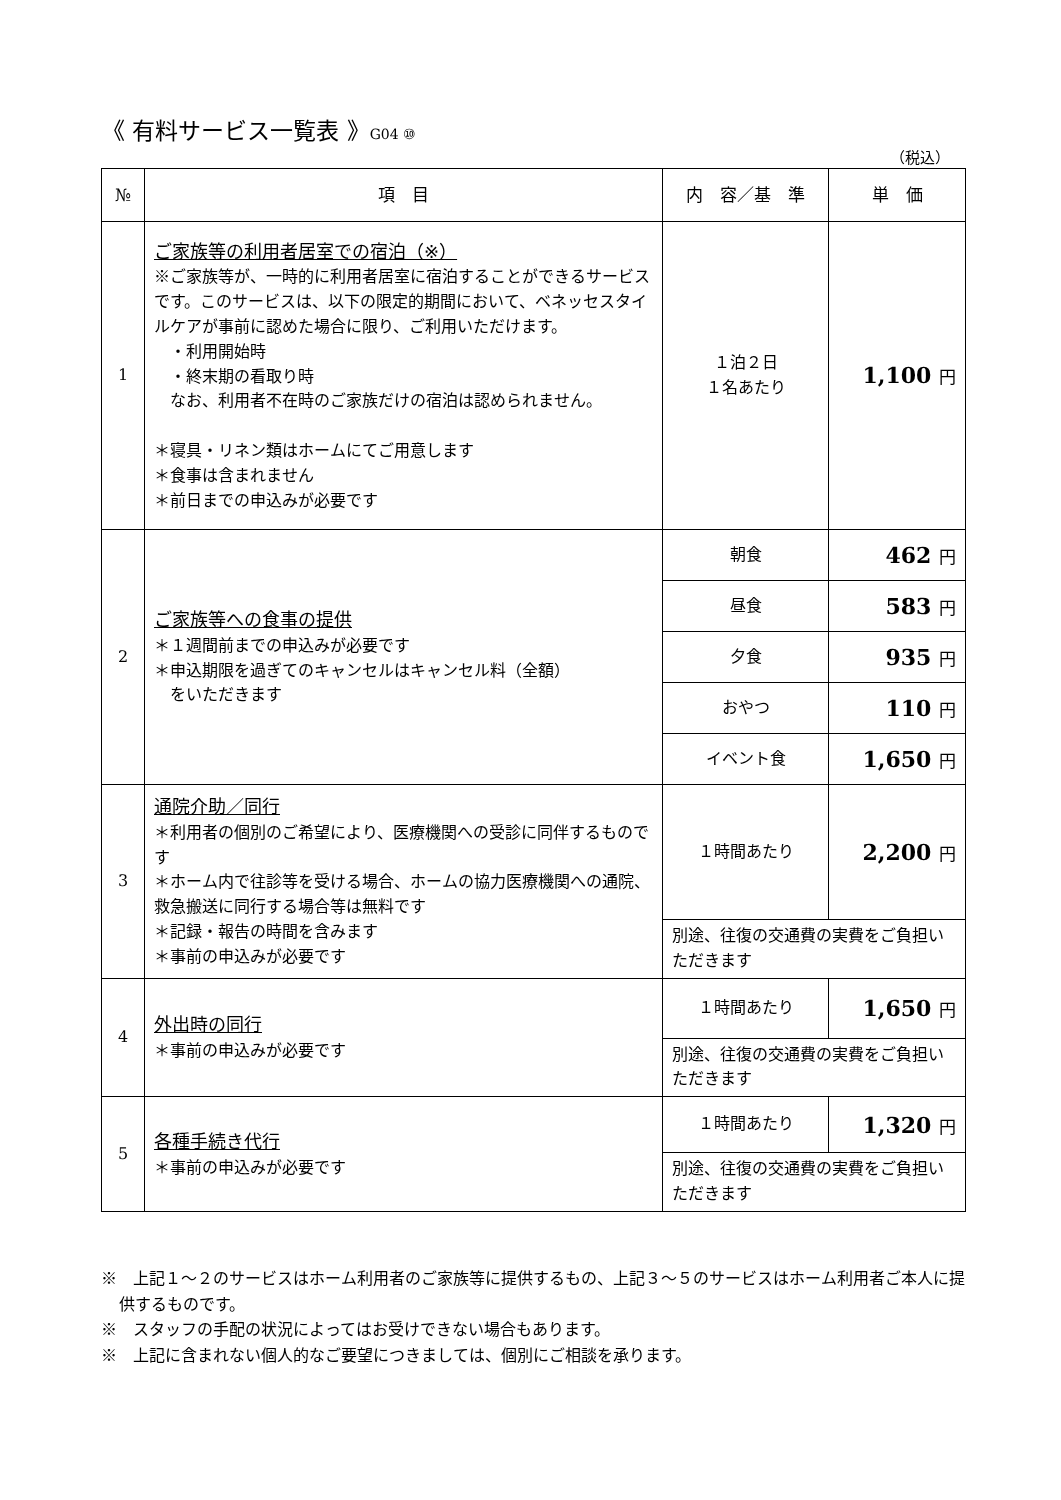《 有料サービス一覧表 》G04 ⑩
（税込）
| № | 項 目 | 内 容／基 準 | 単 価 |
| --- | --- | --- | --- |
| 1 | ご家族等の利用者居室での宿泊（※） ※ご家族等が、一時的に利用者居室に宿泊することができるサービスです。このサービスは、以下の限定的期間において、ベネッセスタイルケアが事前に認めた場合に限り、ご利用いただけます。 ・利用開始時 ・終末期の看取り時 なお、利用者不在時のご家族だけの宿泊は認められません。 ＊寝具・リネン類はホームにてご用意します ＊食事は含まれません ＊前日までの申込みが必要です | １泊２日 １名あたり | 1,100 円 |
| 2 | ご家族等への食事の提供 ＊１週間前までの申込みが必要です ＊申込期限を過ぎてのキャンセルはキャンセル料（全額） をいただきます | 朝食 | 462 円 |
| | | 昼食 | 583 円 |
| | | 夕食 | 935 円 |
| | | おやつ | 110 円 |
| | | イベント食 | 1,650 円 |
| 3 | 通院介助／同行 ＊利用者の個別のご希望により、医療機関への受診に同伴するものです ＊ホーム内で往診等を受ける場合、ホームの協力医療機関への通院、救急搬送に同行する場合等は無料です ＊記録・報告の時間を含みます ＊事前の申込みが必要です | １時間あたり | 2,200 円 |
| | | 別途、往復の交通費の実費をご負担いただきます | |
| 4 | 外出時の同行 ＊事前の申込みが必要です | １時間あたり | 1,650 円 |
| | | 別途、往復の交通費の実費をご負担いただきます | |
| 5 | 各種手続き代行 ＊事前の申込みが必要です | １時間あたり | 1,320 円 |
| | | 別途、往復の交通費の実費をご負担いただきます | |
※　上記１～２のサービスはホーム利用者のご家族等に提供するもの、上記３～５のサービスはホーム利用者ご本人に提供するものです。
※　スタッフの手配の状況によってはお受けできない場合もあります。
※　上記に含まれない個人的なご要望につきましては、個別にご相談を承ります。